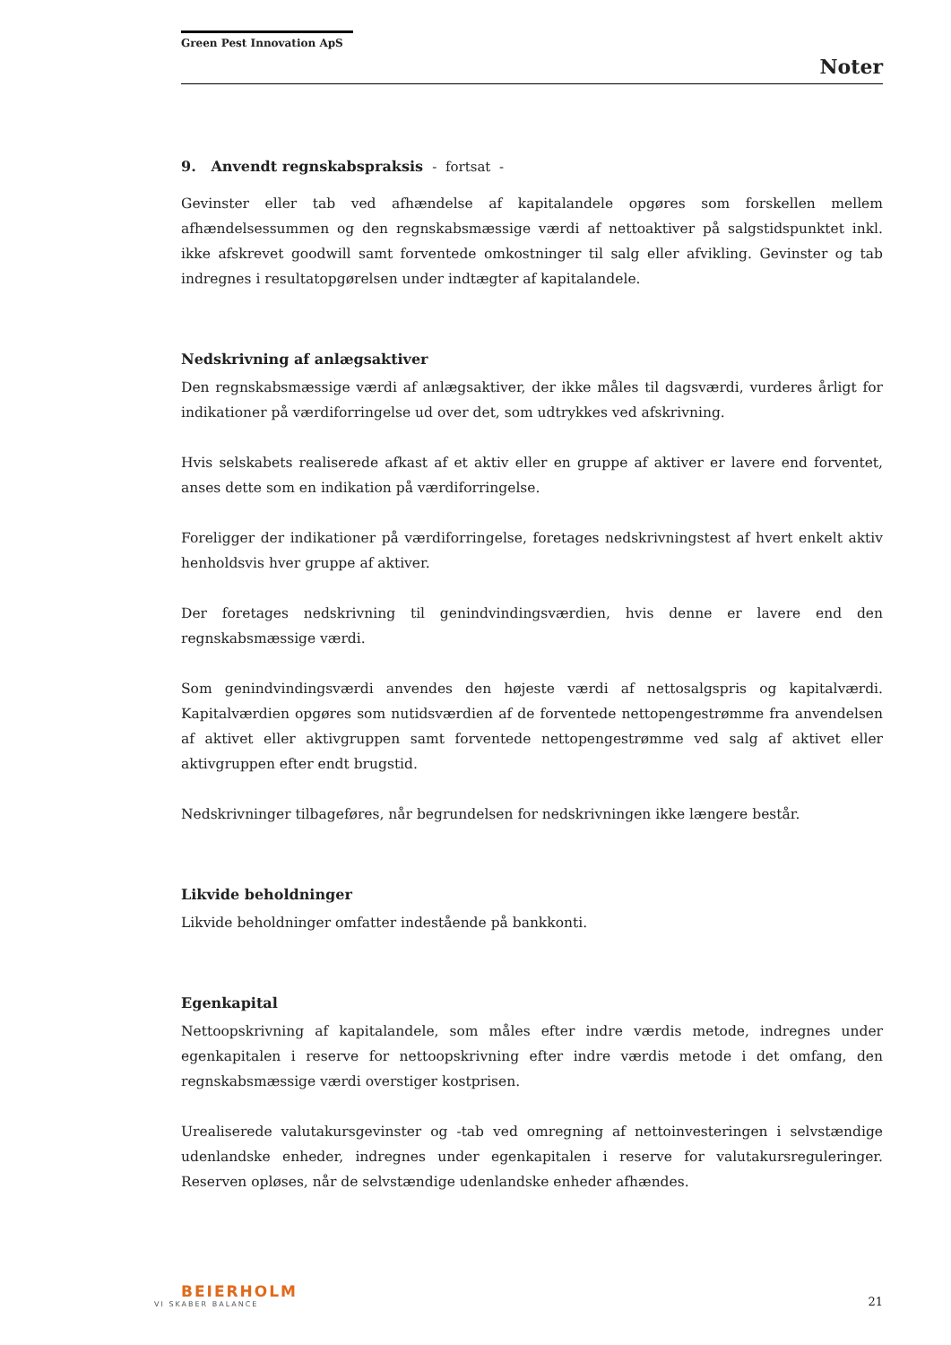Green Pest Innovation ApS
Noter
9. Anvendt regnskabspraksis - fortsat -
Gevinster eller tab ved afhændelse af kapitalandele opgøres som forskellen mellem afhændelsessummen og den regnskabsmæssige værdi af nettoaktiver på salgstidspunktet inkl. ikke afskrevet goodwill samt forventede omkostninger til salg eller afvikling. Gevinster og tab indregnes i resultatopgørelsen under indtægter af kapitalandele.
Nedskrivning af anlægsaktiver
Den regnskabsmæssige værdi af anlægsaktiver, der ikke måles til dagsværdi, vurderes årligt for indikationer på værdiforringelse ud over det, som udtrykkes ved afskrivning.
Hvis selskabets realiserede afkast af et aktiv eller en gruppe af aktiver er lavere end forventet, anses dette som en indikation på værdiforringelse.
Foreligger der indikationer på værdiforringelse, foretages nedskrivningstest af hvert enkelt aktiv henholdsvis hver gruppe af aktiver.
Der foretages nedskrivning til genindvindingsværdien, hvis denne er lavere end den regnskabsmæssige værdi.
Som genindvindingsværdi anvendes den højeste værdi af nettosalgspris og kapitalværdi. Kapitalværdien opgøres som nutidsværdien af de forventede nettopengestrømme fra anvendelsen af aktivet eller aktivgruppen samt forventede nettopengestrømme ved salg af aktivet eller aktivgruppen efter endt brugstid.
Nedskrivninger tilbageføres, når begrundelsen for nedskrivningen ikke længere består.
Likvide beholdninger
Likvide beholdninger omfatter indestående på bankkonti.
Egenkapital
Nettoopskrivning af kapitalandele, som måles efter indre værdis metode, indregnes under egenkapitalen i reserve for nettoopskrivning efter indre værdis metode i det omfang, den regnskabsmæssige værdi overstiger kostprisen.
Urealiserede valutakursgevinster og -tab ved omregning af nettoinvesteringen i selvstændige udenlandske enheder, indregnes under egenkapitalen i reserve for valutakursreguleringer. Reserven opløses, når de selvstændige udenlandske enheder afhændes.
BEIERHOLM
VI SKABER BALANCE
21